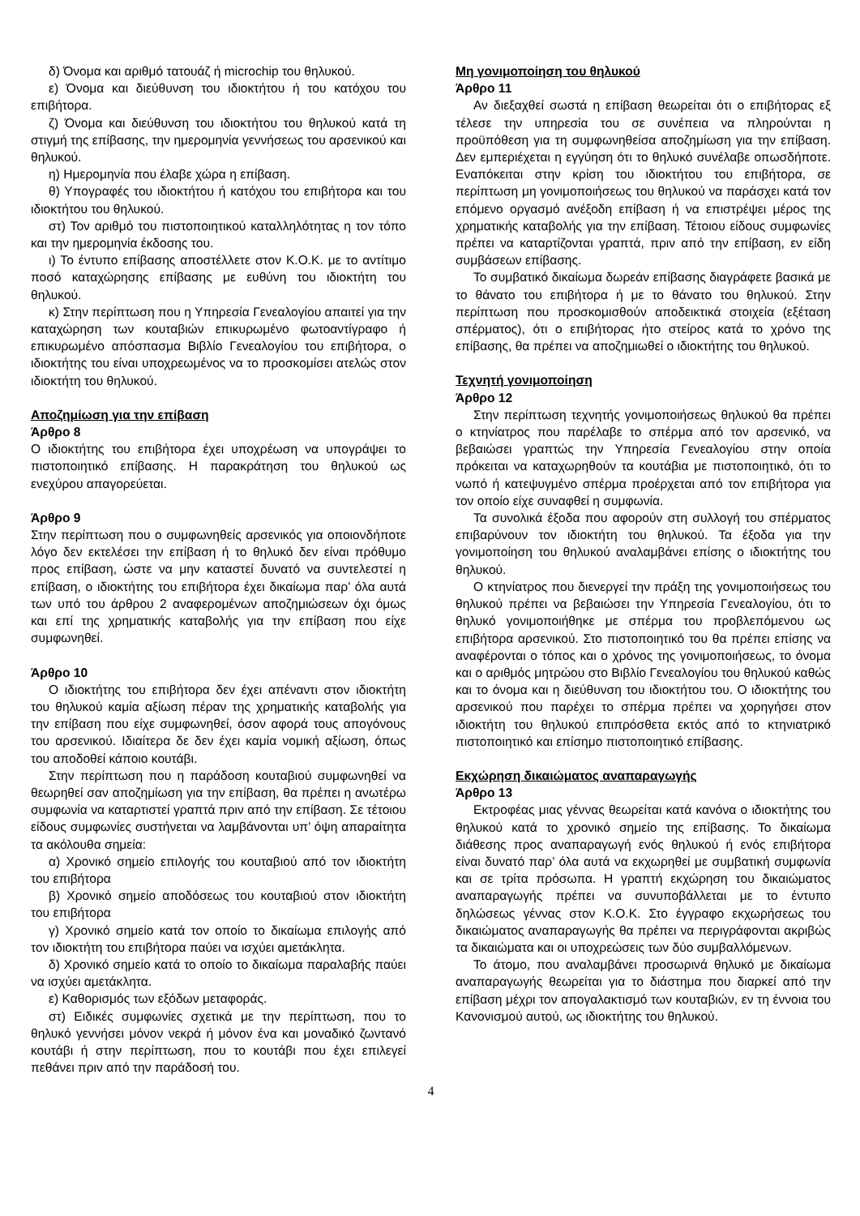δ) Όνομα και αριθμό τατουάζ ή microchip του θηλυκού.
ε) Όνομα και διεύθυνση του ιδιοκτήτου ή του κατόχου του επιβήτορα.
ζ) Όνομα και διεύθυνση του ιδιοκτήτου του θηλυκού κατά τη στιγμή της επίβασης, την ημερομηνία γεννήσεως του αρσενικού και θηλυκού.
η) Ημερομηνία που έλαβε χώρα η επίβαση.
θ) Υπογραφές του ιδιοκτήτου ή κατόχου του επιβήτορα και του ιδιοκτήτου του θηλυκού.
στ) Τον αριθμό του πιστοποιητικού καταλληλότητας η τον τόπο και την ημερομηνία έκδοσης του.
ι) Το έντυπο επίβασης αποστέλλετε στον Κ.Ο.Κ. με το αντίτιμο ποσό καταχώρησης επίβασης με ευθύνη του ιδιοκτήτη του θηλυκού.
κ) Στην περίπτωση που η Υπηρεσία Γενεαλογίου απαιτεί για την καταχώρηση των κουταβιών επικυρωμένο φωτοαντίγραφο ή επικυρωμένο απόσπασμα Βιβλίο Γενεαλογίου του επιβήτορα, ο ιδιοκτήτης του είναι υποχρεωμένος να το προσκομίσει ατελώς στον ιδιοκτήτη του θηλυκού.
Αποζημίωση για την επίβαση
Άρθρο 8
Ο ιδιοκτήτης του επιβήτορα έχει υποχρέωση να υπογράψει το πιστοποιητικό επίβασης. Η παρακράτηση του θηλυκού ως ενεχύρου απαγορεύεται.
Άρθρο 9
Στην περίπτωση που ο συμφωνηθείς αρσενικός για οποιονδήποτε λόγο δεν εκτελέσει την επίβαση ή το θηλυκό δεν είναι πρόθυμο προς επίβαση, ώστε να μην καταστεί δυνατό να συντελεστεί η επίβαση, ο ιδιοκτήτης του επιβήτορα έχει δικαίωμα παρ’ όλα αυτά των υπό του άρθρου 2 αναφερομένων αποζημιώσεων όχι όμως και επί της χρηματικής καταβολής για την επίβαση που είχε συμφωνηθεί.
Άρθρο 10
Ο ιδιοκτήτης του επιβήτορα δεν έχει απέναντι στον ιδιοκτήτη του θηλυκού καμία αξίωση πέραν της χρηματικής καταβολής για την επίβαση που είχε συμφωνηθεί, όσον αφορά τους απογόνους του αρσενικού. Ιδιαίτερα δε δεν έχει καμία νομική αξίωση, όπως του αποδοθεί κάποιο κουτάβι.
Στην περίπτωση που η παράδοση κουταβιού συμφωνηθεί να θεωρηθεί σαν αποζημίωση για την επίβαση, θα πρέπει η ανωτέρω συμφωνία να καταρτιστεί γραπτά πριν από την επίβαση. Σε τέτοιου είδους συμφωνίες συστήνεται να λαμβάνονται υπ’ όψη απαραίτητα τα ακόλουθα σημεία:
α) Χρονικό σημείο επιλογής του κουταβιού από τον ιδιοκτήτη του επιβήτορα
β) Χρονικό σημείο αποδόσεως του κουταβιού στον ιδιοκτήτη του επιβήτορα
γ) Χρονικό σημείο κατά τον οποίο το δικαίωμα επιλογής από τον ιδιοκτήτη του επιβήτορα παύει να ισχύει αμετάκλητα.
δ) Χρονικό σημείο κατά το οποίο το δικαίωμα παραλαβής παύει να ισχύει αμετάκλητα.
ε) Καθορισμός των εξόδων μεταφοράς.
στ) Ειδικές συμφωνίες σχετικά με την περίπτωση, που το θηλυκό γεννήσει μόνον νεκρά ή μόνον ένα και μοναδικό ζωντανό κουτάβι ή στην περίπτωση, που το κουτάβι που έχει επιλεγεί πεθάνει πριν από την παράδοσή του.
Μη γονιμοποίηση του θηλυκού
Άρθρο 11
Αν διεξαχθεί σωστά η επίβαση θεωρείται ότι ο επιβήτορας εξ τέλεσε την υπηρεσία του σε συνέπεια να πληρούνται η προϋπόθεση για τη συμφωνηθείσα αποζημίωση για την επίβαση. Δεν εμπεριέχεται η εγγύηση ότι το θηλυκό συνέλαβε οπωσδήποτε. Εναπόκειται στην κρίση του ιδιοκτήτου του επιβήτορα, σε περίπτωση μη γονιμοποιήσεως του θηλυκού να παράσχει κατά τον επόμενο οργασμό ανέξοδη επίβαση ή να επιστρέψει μέρος της χρηματικής καταβολής για την επίβαση. Τέτοιου είδους συμφωνίες πρέπει να καταρτίζονται γραπτά, πριν από την επίβαση, εν είδη συμβάσεων επίβασης.
Το συμβατικό δικαίωμα δωρεάν επίβασης διαγράφετε βασικά με το θάνατο του επιβήτορα ή με το θάνατο του θηλυκού. Στην περίπτωση που προσκομισθούν αποδεικτικά στοιχεία (εξέταση σπέρματος), ότι ο επιβήτορας ήτο στείρος κατά το χρόνο της επίβασης, θα πρέπει να αποζημιωθεί ο ιδιοκτήτης του θηλυκού.
Τεχνητή γονιμοποίηση
Άρθρο 12
Στην περίπτωση τεχνητής γονιμοποιήσεως θηλυκού θα πρέπει ο κτηνίατρος που παρέλαβε το σπέρμα από τον αρσενικό, να βεβαιώσει γραπτώς την Υπηρεσία Γενεαλογίου στην οποία πρόκειται να καταχωρηθούν τα κουτάβια με πιστοποιητικό, ότι το νωπό ή κατεψυγμένο σπέρμα προέρχεται από τον επιβήτορα για τον οποίο είχε συναφθεί η συμφωνία.
Τα συνολικά έξοδα που αφορούν στη συλλογή του σπέρματος επιβαρύνουν τον ιδιοκτήτη του θηλυκού. Τα έξοδα για την γονιμοποίηση του θηλυκού αναλαμβάνει επίσης ο ιδιοκτήτης του θηλυκού.
Ο κτηνίατρος που διενεργεί την πράξη της γονιμοποιήσεως του θηλυκού πρέπει να βεβαιώσει την Υπηρεσία Γενεαλογίου, ότι το θηλυκό γονιμοποιήθηκε με σπέρμα του προβλεπόμενου ως επιβήτορα αρσενικού. Στο πιστοποιητικό του θα πρέπει επίσης να αναφέρονται ο τόπος και ο χρόνος της γονιμοποιήσεως, το όνομα και ο αριθμός μητρώου στο Βιβλίο Γενεαλογίου του θηλυκού καθώς και το όνομα και η διεύθυνση του ιδιοκτήτου του. Ο ιδιοκτήτης του αρσενικού που παρέχει το σπέρμα πρέπει να χορηγήσει στον ιδιοκτήτη του θηλυκού επιπρόσθετα εκτός από το κτηνιατρικό πιστοποιητικό και επίσημο πιστοποιητικό επίβασης.
Εκχώρηση δικαιώματος αναπαραγωγής
Άρθρο 13
Εκτροφέας μιας γέννας θεωρείται κατά κανόνα ο ιδιοκτήτης του θηλυκού κατά το χρονικό σημείο της επίβασης. Το δικαίωμα διάθεσης προς αναπαραγωγή ενός θηλυκού ή ενός επιβήτορα είναι δυνατό παρ’ όλα αυτά να εκχωρηθεί με συμβατική συμφωνία και σε τρίτα πρόσωπα. Η γραπτή εκχώρηση του δικαιώματος αναπαραγωγής πρέπει να συνυποβάλλεται με το έντυπο δηλώσεως γέννας στον Κ.Ο.Κ. Στο έγγραφο εκχωρήσεως του δικαιώματος αναπαραγωγής θα πρέπει να περιγράφονται ακριβώς τα δικαιώματα και οι υποχρεώσεις των δύο συμβαλλόμενων.
Το άτομο, που αναλαμβάνει προσωρινά θηλυκό με δικαίωμα αναπαραγωγής θεωρείται για το διάστημα που διαρκεί από την επίβαση μέχρι τον απογαλακτισμό των κουταβιών, εν τη έννοια του Κανονισμού αυτού, ως ιδιοκτήτης του θηλυκού.
4